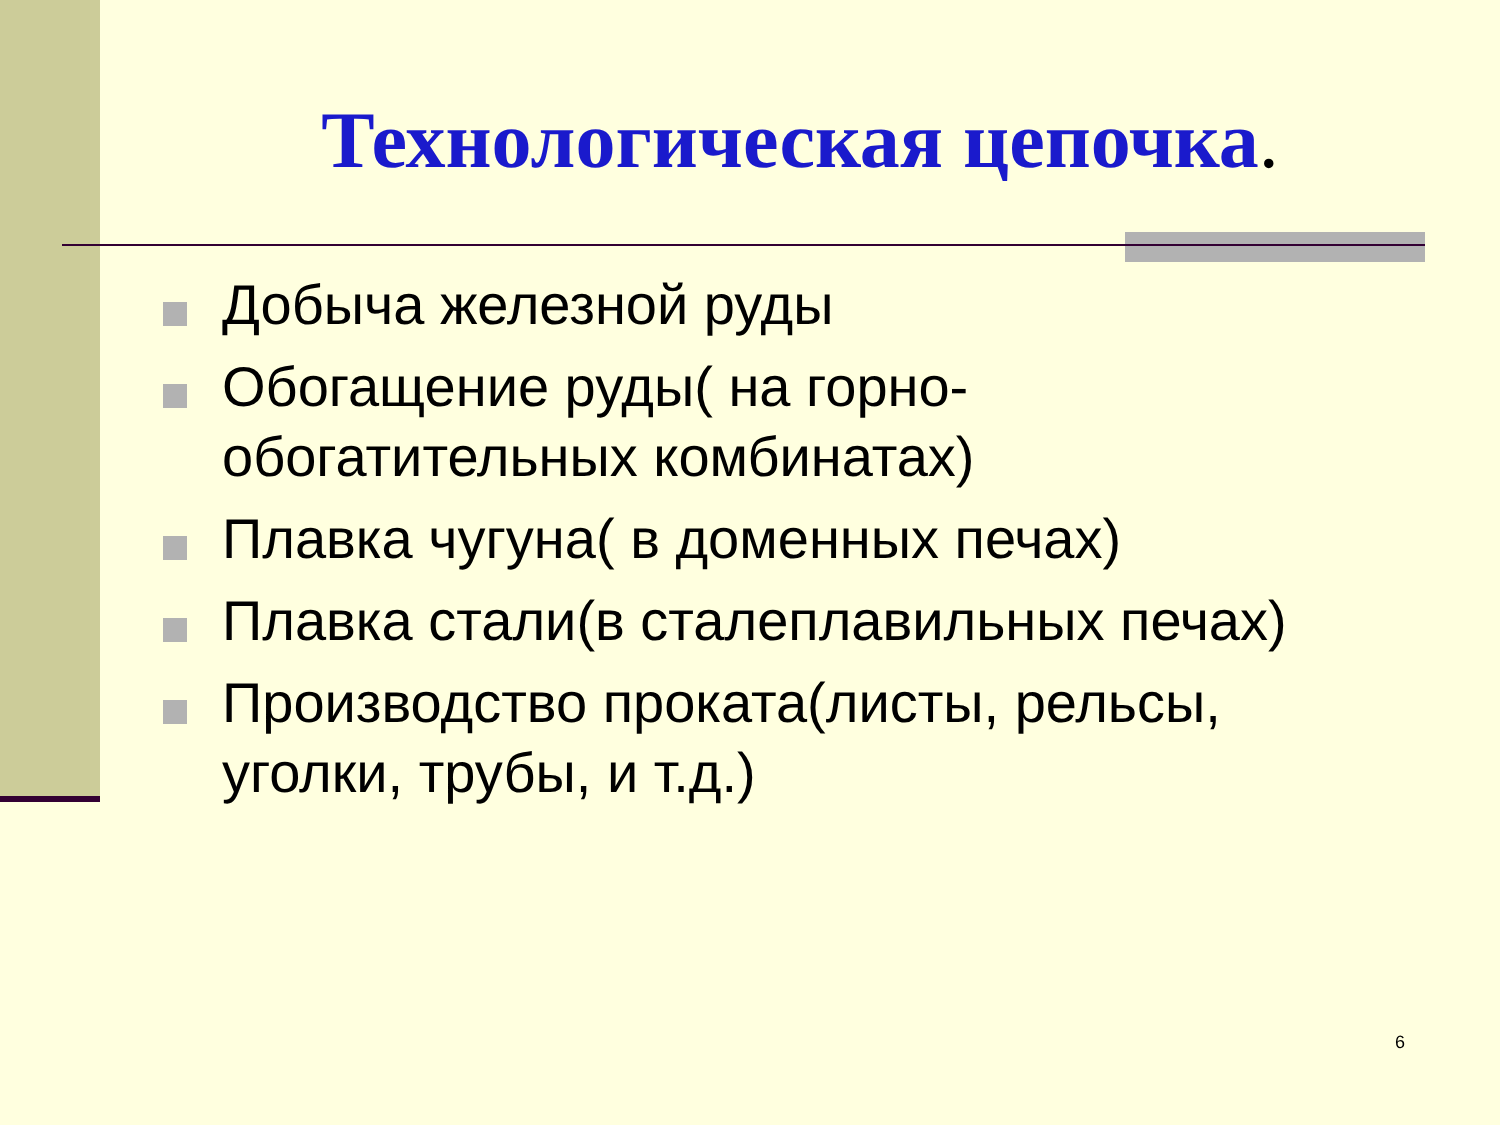Технологическая цепочка.
Добыча железной руды
Обогащение руды( на горно-обогатительных комбинатах)
Плавка чугуна( в доменных печах)
Плавка стали(в сталеплавильных печах)
Производство проката(листы, рельсы, уголки, трубы, и т.д.)
6